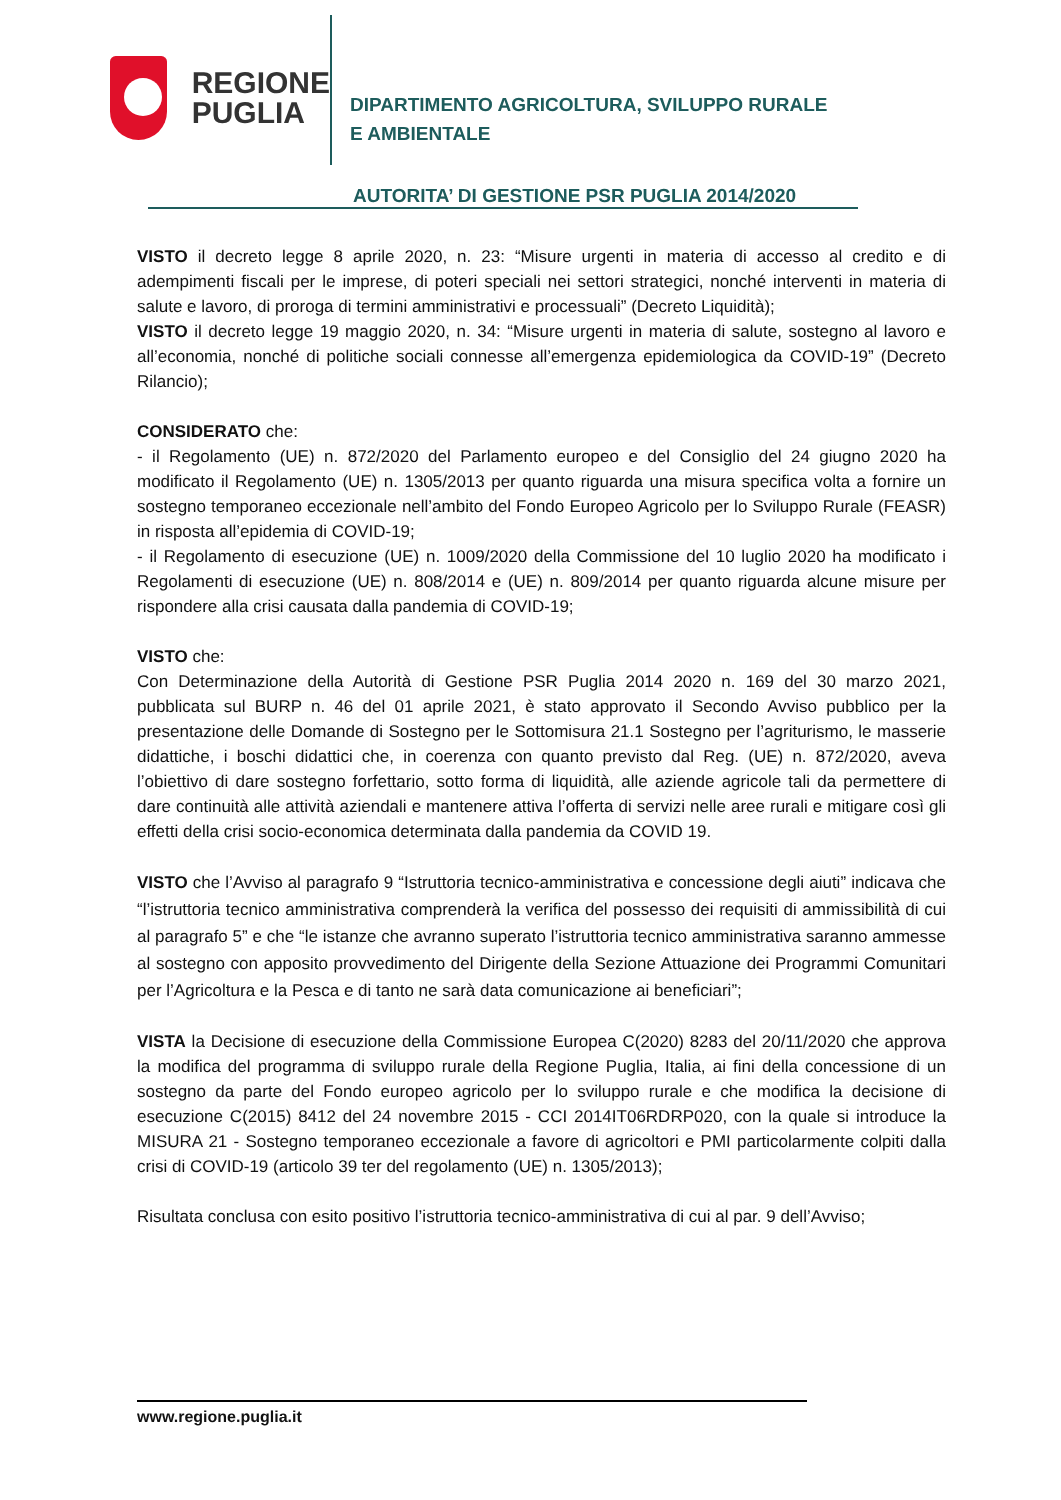REGIONE
PUGLIA
DIPARTIMENTO AGRICOLTURA, SVILUPPO RURALE
E AMBIENTALE
AUTORITA’ DI GESTIONE PSR PUGLIA 2014/2020
VISTO il decreto legge 8 aprile 2020, n. 23: “Misure urgenti in materia di accesso al credito e di adempimenti fiscali per le imprese, di poteri speciali nei settori strategici, nonché interventi in materia di salute e lavoro, di proroga di termini amministrativi e processuali” (Decreto Liquidità);
VISTO il decreto legge 19 maggio 2020, n. 34: “Misure urgenti in materia di salute, sostegno al lavoro e all’economia, nonché di politiche sociali connesse all’emergenza epidemiologica da COVID-19” (Decreto Rilancio);
CONSIDERATO che:
- il Regolamento (UE) n. 872/2020 del Parlamento europeo e del Consiglio del 24 giugno 2020 ha modificato il Regolamento (UE) n. 1305/2013 per quanto riguarda una misura specifica volta a fornire un sostegno temporaneo eccezionale nell’ambito del Fondo Europeo Agricolo per lo Sviluppo Rurale (FEASR) in risposta all’epidemia di COVID-19;
- il Regolamento di esecuzione (UE) n. 1009/2020 della Commissione del 10 luglio 2020 ha modificato i Regolamenti di esecuzione (UE) n. 808/2014 e (UE) n. 809/2014 per quanto riguarda alcune misure per rispondere alla crisi causata dalla pandemia di COVID-19;
VISTO che:
Con Determinazione della Autorità di Gestione PSR Puglia 2014 2020 n. 169 del 30 marzo 2021, pubblicata sul BURP n. 46 del 01 aprile 2021, è stato approvato il Secondo Avviso pubblico per la presentazione delle Domande di Sostegno per le Sottomisura 21.1 Sostegno per l’agriturismo, le masserie didattiche, i boschi didattici che, in coerenza con quanto previsto dal Reg. (UE) n. 872/2020, aveva l’obiettivo di dare sostegno forfettario, sotto forma di liquidità, alle aziende agricole tali da permettere di dare continuità alle attività aziendali e mantenere attiva l’offerta di servizi nelle aree rurali e mitigare così gli effetti della crisi socio-economica determinata dalla pandemia da COVID 19.
VISTO che l’Avviso al paragrafo 9 “Istruttoria tecnico-amministrativa e concessione degli aiuti” indicava che “l’istruttoria tecnico amministrativa comprenderà la verifica del possesso dei requisiti di ammissibilità di cui al paragrafo 5” e che “le istanze che avranno superato l’istruttoria tecnico amministrativa saranno ammesse al sostegno con apposito provvedimento del Dirigente della Sezione Attuazione dei Programmi Comunitari per l’Agricoltura e la Pesca e di tanto ne sarà data comunicazione ai beneficiari”;
VISTA la Decisione di esecuzione della Commissione Europea C(2020) 8283 del 20/11/2020 che approva la modifica del programma di sviluppo rurale della Regione Puglia, Italia, ai fini della concessione di un sostegno da parte del Fondo europeo agricolo per lo sviluppo rurale e che modifica la decisione di esecuzione C(2015) 8412 del 24 novembre 2015 - CCI 2014IT06RDRP020, con la quale si introduce la MISURA 21 - Sostegno temporaneo eccezionale a favore di agricoltori e PMI particolarmente colpiti dalla crisi di COVID-19 (articolo 39 ter del regolamento (UE) n. 1305/2013);
Risultata conclusa con esito positivo l’istruttoria tecnico-amministrativa di cui al par. 9 dell’Avviso;
www.regione.puglia.it